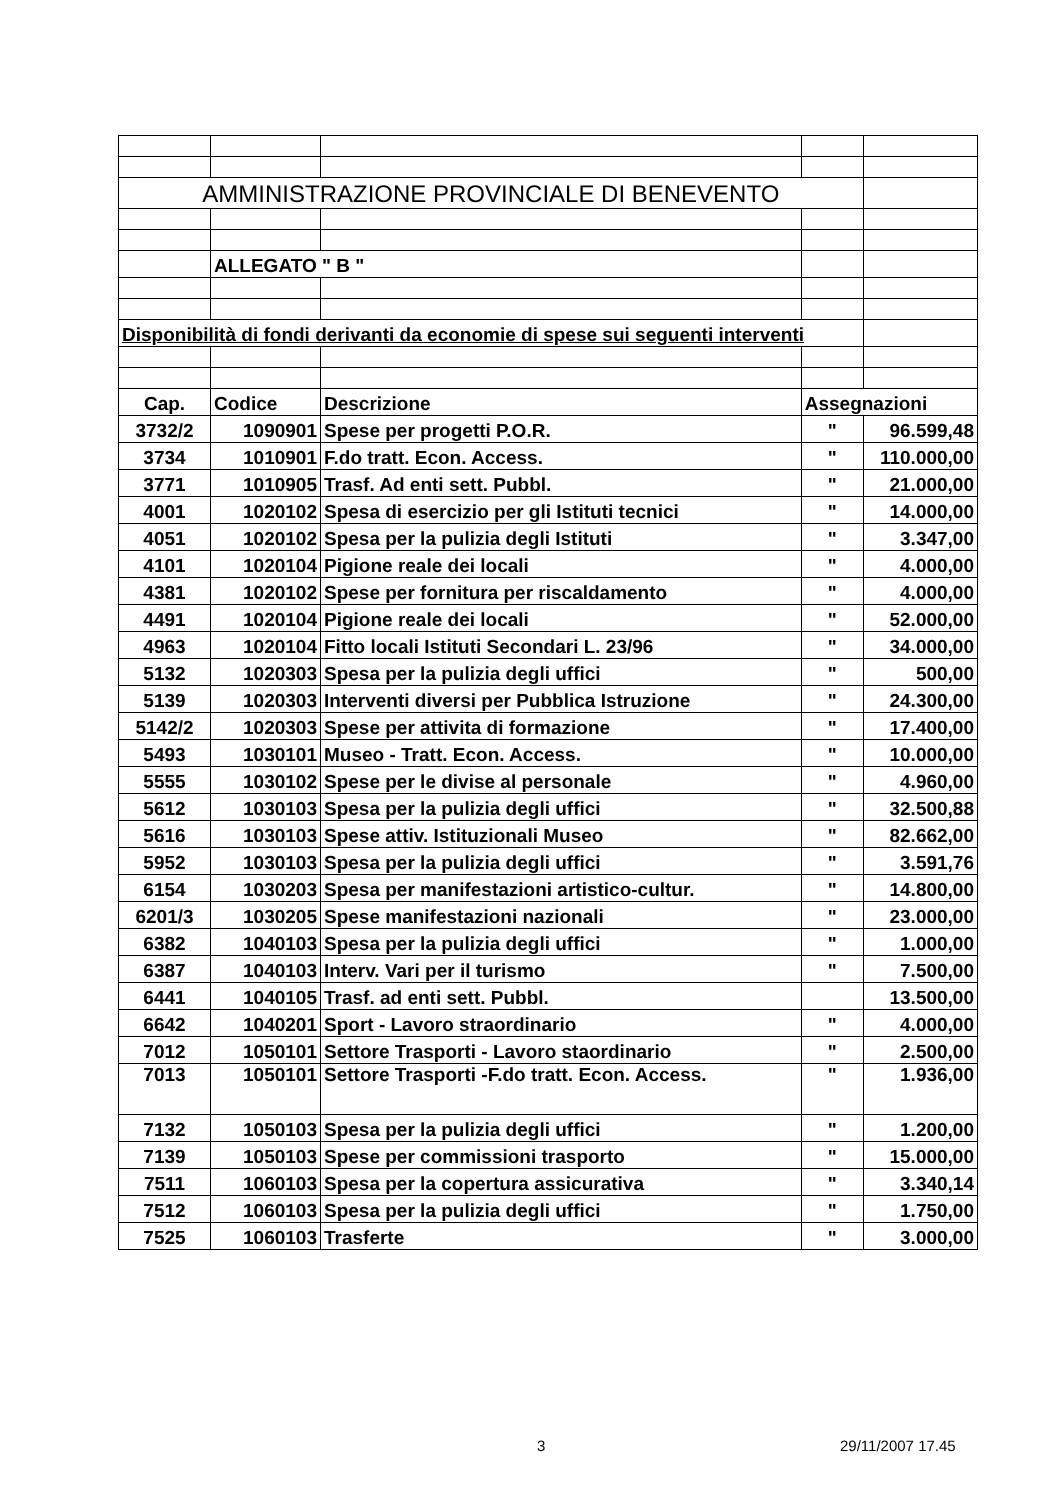| AMMINISTRAZIONE PROVINCIALE DI BENEVENTO | | | | |
| | ALLEGATO " B " | | | |
| Disponibilità di fondi derivanti da economie di spese sui seguenti interventi | | | | |
| Cap. | Codice | Descrizione | Assegnazioni | |
| 3732/2 | 1090901 | Spese per progetti P.O.R. | " | 96.599,48 |
| 3734 | 1010901 | F.do tratt. Econ. Access. | " | 110.000,00 |
| 3771 | 1010905 | Trasf. Ad enti sett. Pubbl. | " | 21.000,00 |
| 4001 | 1020102 | Spesa di esercizio per gli Istituti tecnici | " | 14.000,00 |
| 4051 | 1020102 | Spesa per la pulizia degli Istituti | " | 3.347,00 |
| 4101 | 1020104 | Pigione reale dei locali | " | 4.000,00 |
| 4381 | 1020102 | Spese per fornitura per riscaldamento | " | 4.000,00 |
| 4491 | 1020104 | Pigione reale dei locali | " | 52.000,00 |
| 4963 | 1020104 | Fitto locali Istituti Secondari L. 23/96 | " | 34.000,00 |
| 5132 | 1020303 | Spesa per la pulizia degli uffici | " | 500,00 |
| 5139 | 1020303 | Interventi diversi per Pubblica Istruzione | " | 24.300,00 |
| 5142/2 | 1020303 | Spese per attivita di formazione | " | 17.400,00 |
| 5493 | 1030101 | Museo - Tratt. Econ. Access. | " | 10.000,00 |
| 5555 | 1030102 | Spese per le divise al personale | " | 4.960,00 |
| 5612 | 1030103 | Spesa per la pulizia degli uffici | " | 32.500,88 |
| 5616 | 1030103 | Spese attiv. Istituzionali Museo | " | 82.662,00 |
| 5952 | 1030103 | Spesa per la pulizia degli uffici | " | 3.591,76 |
| 6154 | 1030203 | Spesa per manifestazioni artistico-cultur. | " | 14.800,00 |
| 6201/3 | 1030205 | Spese manifestazioni nazionali | " | 23.000,00 |
| 6382 | 1040103 | Spesa per la pulizia degli uffici | " | 1.000,00 |
| 6387 | 1040103 | Interv. Vari per il turismo | " | 7.500,00 |
| 6441 | 1040105 | Trasf. ad enti sett. Pubbl. | | 13.500,00 |
| 6642 | 1040201 | Sport - Lavoro straordinario | " | 4.000,00 |
| 7012 | 1050101 | Settore Trasporti - Lavoro staordinario | " | 2.500,00 |
| 7013 | 1050101 | Settore Trasporti -F.do tratt. Econ. Access. | " | 1.936,00 |
| 7132 | 1050103 | Spesa per la pulizia degli uffici | " | 1.200,00 |
| 7139 | 1050103 | Spese per commissioni trasporto | " | 15.000,00 |
| 7511 | 1060103 | Spesa per la copertura assicurativa | " | 3.340,14 |
| 7512 | 1060103 | Spesa per la pulizia degli uffici | " | 1.750,00 |
| 7525 | 1060103 | Trasferte | " | 3.000,00 |
3 29/11/2007 17.45